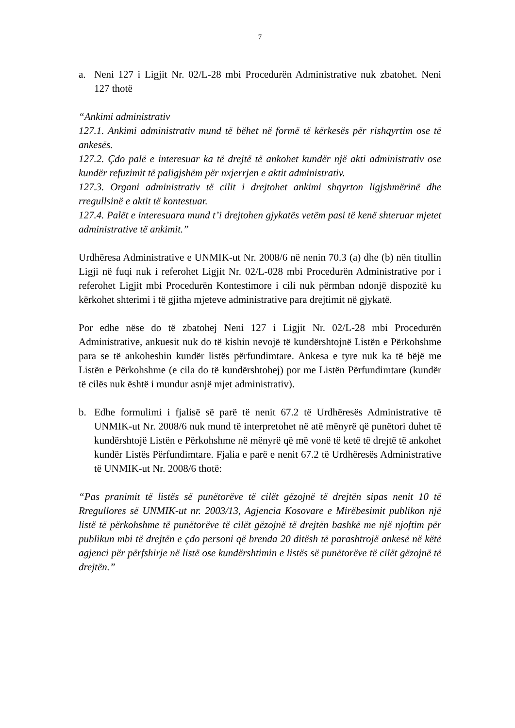7
a. Neni 127 i Ligjit Nr. 02/L-28 mbi Procedurën Administrative nuk zbatohet. Neni 127 thotë
“Ankimi administrativ
127.1. Ankimi administrativ mund të bëhet në formë të kërkesës për rishqyrtim ose të ankesës.
127.2. Çdo palë e interesuar ka të drejtë të ankohet kundër një akti administrativ ose kundër refuzimit të paligjshëm për nxjerrjen e aktit administrativ.
127.3. Organi administrativ të cilit i drejtohet ankimi shqyrton ligjshmërinë dhe rregullsinë e aktit të kontestuar.
127.4. Palët e interesuara mund t’i drejtohen gjykatës vetëm pasi të kenë shteruar mjetet administrative të ankimit.”
Urdhëresa Administrative e UNMIK-ut Nr. 2008/6 në nenin 70.3 (a) dhe (b) nën titullin Ligji në fuqi nuk i referohet Ligjit Nr. 02/L-028 mbi Procedurën Administrative por i referohet Ligjit mbi Procedurën Kontestimore i cili nuk përmban ndonjë dispozitë ku kërkohet shterimi i të gjitha mjeteve administrative para drejtimit në gjykatë.
Por edhe nëse do të zbatohej Neni 127 i Ligjit Nr. 02/L-28 mbi Procedurën Administrative, ankuesit nuk do të kishin nevojë të kundërshtojnë Listën e Përkohshme para se të ankoheshin kundër listës përfundimtare. Ankesa e tyre nuk ka të bëjë me Listën e Përkohshme (e cila do të kundërshtohej) por me Listën Përfundimtare (kundër të cilës nuk është i mundur asnjë mjet administrativ).
b. Edhe formulimi i fjalisë së parë të nenit 67.2 të Urdhëresës Administrative të UNMIK-ut Nr. 2008/6 nuk mund të interpretohet në atë mënyrë që punëtori duhet të kundërshtojë Listën e Përkohshme në mënyrë që më vonë të ketë të drejtë të ankohet kundër Listës Përfundimtare. Fjalia e parë e nenit 67.2 të Urdhëresës Administrative të UNMIK-ut Nr. 2008/6 thotë:
“Pas pranimit të listës së punëtorëve të cilët gëzojnë të drejtën sipas nenit 10 të Rregullores së UNMIK-ut nr. 2003/13, Agjencia Kosovare e Mirëbesimit publikon një listë të përkohshme të punëtorëve të cilët gëzojnë të drejtën bashkë me një njoftim për publikun mbi të drejtën e çdo personi që brenda 20 ditësh të parashtrojë ankesë në këtë agjenci për përfshirje në listë ose kundërshtimin e listës së punëtorëve të cilët gëzojnë të drejtën.”